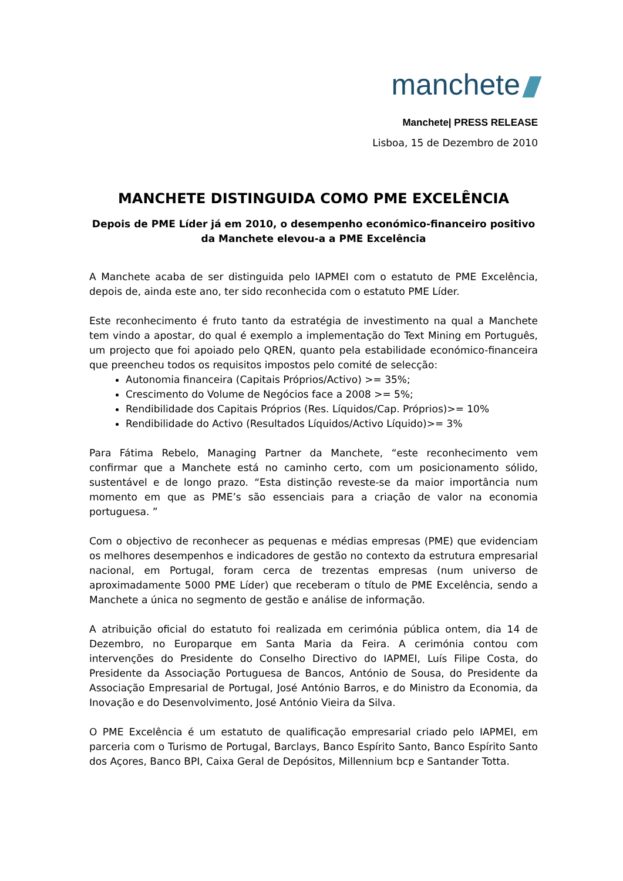manchete
Manchete| PRESS RELEASE
Lisboa, 15 de Dezembro de 2010
MANCHETE DISTINGUIDA COMO PME EXCELÊNCIA
Depois de PME Líder já em 2010, o desempenho económico-financeiro positivo da Manchete elevou-a a PME Excelência
A Manchete acaba de ser distinguida pelo IAPMEI com o estatuto de PME Excelência, depois de, ainda este ano, ter sido reconhecida com o estatuto PME Líder.
Este reconhecimento é fruto tanto da estratégia de investimento na qual a Manchete tem vindo a apostar, do qual é exemplo a implementação do Text Mining em Português, um projecto que foi apoiado pelo QREN, quanto pela estabilidade económico-financeira que preencheu todos os requisitos impostos pelo comité de selecção:
Autonomia financeira (Capitais Próprios/Activo) >= 35%;
Crescimento do Volume de Negócios face a 2008 >= 5%;
Rendibilidade dos Capitais Próprios (Res. Líquidos/Cap. Próprios)>= 10%
Rendibilidade do Activo (Resultados Líquidos/Activo Líquido)>= 3%
Para Fátima Rebelo, Managing Partner da Manchete, “este reconhecimento vem confirmar que a Manchete está no caminho certo, com um posicionamento sólido, sustentável e de longo prazo. “Esta distinção reveste-se da maior importância num momento em que as PME’s são essenciais para a criação de valor na economia portuguesa. ”
Com o objectivo de reconhecer as pequenas e médias empresas (PME) que evidenciam os melhores desempenhos e indicadores de gestão no contexto da estrutura empresarial nacional, em Portugal, foram cerca de trezentas empresas (num universo de aproximadamente 5000 PME Líder) que receberam o título de PME Excelência, sendo a Manchete a única no segmento de gestão e análise de informação.
A atribuição oficial do estatuto foi realizada em cerimónia pública ontem, dia 14 de Dezembro, no Europarque em Santa Maria da Feira. A cerimónia contou com intervenções do Presidente do Conselho Directivo do IAPMEI, Luís Filipe Costa, do Presidente da Associação Portuguesa de Bancos, António de Sousa, do Presidente da Associação Empresarial de Portugal, José António Barros, e do Ministro da Economia, da Inovação e do Desenvolvimento, José António Vieira da Silva.
O PME Excelência é um estatuto de qualificação empresarial criado pelo IAPMEI, em parceria com o Turismo de Portugal, Barclays, Banco Espírito Santo, Banco Espírito Santo dos Açores, Banco BPI, Caixa Geral de Depósitos, Millennium bcp e Santander Totta.